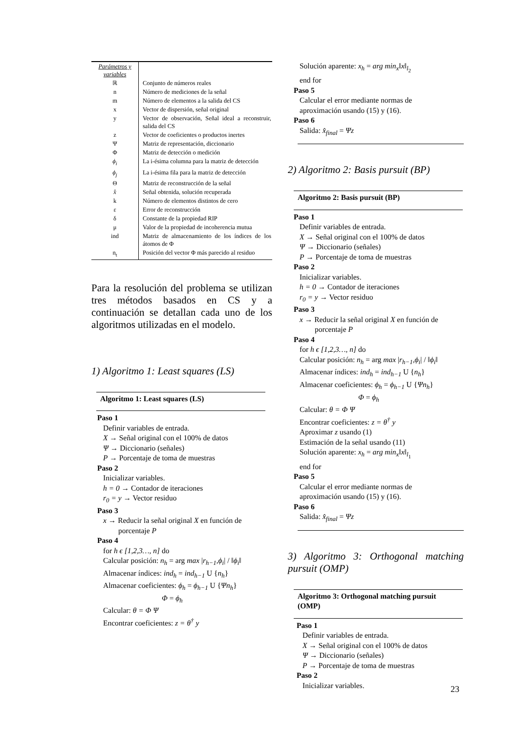| Parámetros y variables | |
| ℝ | Conjunto de números reales |
| n | Número de mediciones de la señal |
| m | Número de elementos a la salida del CS |
| x | Vector de dispersión, señal original |
| y | Vector de observación, Señal ideal a reconstruir, salida del CS |
| z | Vector de coeficientes o productos inertes |
| Ψ | Matriz de representación, diccionario |
| Φ | Matriz de detección o medición |
| ϕ<sub>i</sub> | La i-ésima columna para la matriz de detección |
| ϕ<sub>j</sub> | La i-ésima fila para la matriz de detección |
| Θ | Matriz de reconstrucción de la señal |
| x̂ | Señal obtenida, solución recuperada |
| k | Número de elementos distintos de cero |
| ε | Error de reconstrucción |
| δ | Constante de la propiedad RIP |
| μ | Valor de la propiedad de incoherencia mutua |
| ind | Matriz de almacenamiento de los índices de los átomos de Φ |
| n<sub>t</sub> | Posición del vector Φ más parecido al residuo |
Para la resolución del problema se utilizan tres métodos basados en CS y a continuación se detallan cada uno de los algoritmos utilizadas en el modelo.
1) Algoritmo 1: Least squares (LS)
Algoritmo 1: Least squares (LS)
Paso 1
Definir variables de entrada.
X → Señal original con el 100% de datos
Ψ → Diccionario (señales)
P → Porcentaje de toma de muestras
Paso 2
Inicializar variables.
h = 0 → Contador de iteraciones
r<sub>0</sub> = y → Vector residuo
Paso 3
x → Reducir la señal original X en función de
porcentaje P
Paso 4
for h ϵ [1,2,3…, n] do
Calcular posición: n<sub>h</sub> = arg max |r<sub>h−1</sub>,ϕ<sub>i</sub>| / ‖ϕ<sub>i</sub>‖
Almacenar índices: ind<sub>h</sub> = ind<sub>h−1</sub> U {n<sub>h</sub>}
Almacenar coeficientes: ϕ<sub>h</sub> = ϕ<sub>h−1</sub> U {Ψn<sub>h</sub>}
Φ = ϕ<sub>h</sub>
Calcular: θ = Φ Ψ
Encontrar coeficientes: z = θ<sup>†</sup> y
Solución aparente: x<sub>h</sub> = arg min<sub>x</sub>‖x‖<sub>l<sub>2</sub></sub>
end for
Paso 5
Calcular el error mediante normas de
aproximación usando (15) y (16).
Paso 6
Salida: x̂<sub>final</sub> = Ψz
2) Algoritmo 2: Basis pursuit (BP)
Algoritmo 2: Basis pursuit (BP)
Paso 1
Definir variables de entrada.
X → Señal original con el 100% de datos
Ψ → Diccionario (señales)
P → Porcentaje de toma de muestras
Paso 2
Inicializar variables.
h = 0 → Contador de iteraciones
r<sub>0</sub> = y → Vector residuo
Paso 3
x → Reducir la señal original X en función de
porcentaje P
Paso 4
for h ϵ [1,2,3…, n] do
Calcular posición: n<sub>h</sub> = arg max |r<sub>h−1</sub>,ϕ<sub>i</sub>| / ‖ϕ<sub>i</sub>‖
Almacenar índices: ind<sub>h</sub> = ind<sub>h−1</sub> U {n<sub>h</sub>}
Almacenar coeficientes: ϕ<sub>h</sub> = ϕ<sub>h−1</sub> U {Ψn<sub>h</sub>}
Φ = ϕ<sub>h</sub>
Calcular: θ = Φ Ψ
Encontrar coeficientes: z = θ<sup>†</sup> y
Aproximar z usando (1)
Estimación de la señal usando (11)
Solución aparente: x<sub>h</sub> = arg min<sub>x</sub>‖x‖<sub>l<sub>1</sub></sub>
end for
Paso 5
Calcular el error mediante normas de
aproximación usando (15) y (16).
Paso 6
Salida: x̂<sub>final</sub> = Ψz
3) Algoritmo 3: Orthogonal matching pursuit (OMP)
Algoritmo 3: Orthogonal matching pursuit (OMP)
Paso 1
Definir variables de entrada.
X → Señal original con el 100% de datos
Ψ → Diccionario (señales)
P → Porcentaje de toma de muestras
Paso 2
Inicializar variables.
23